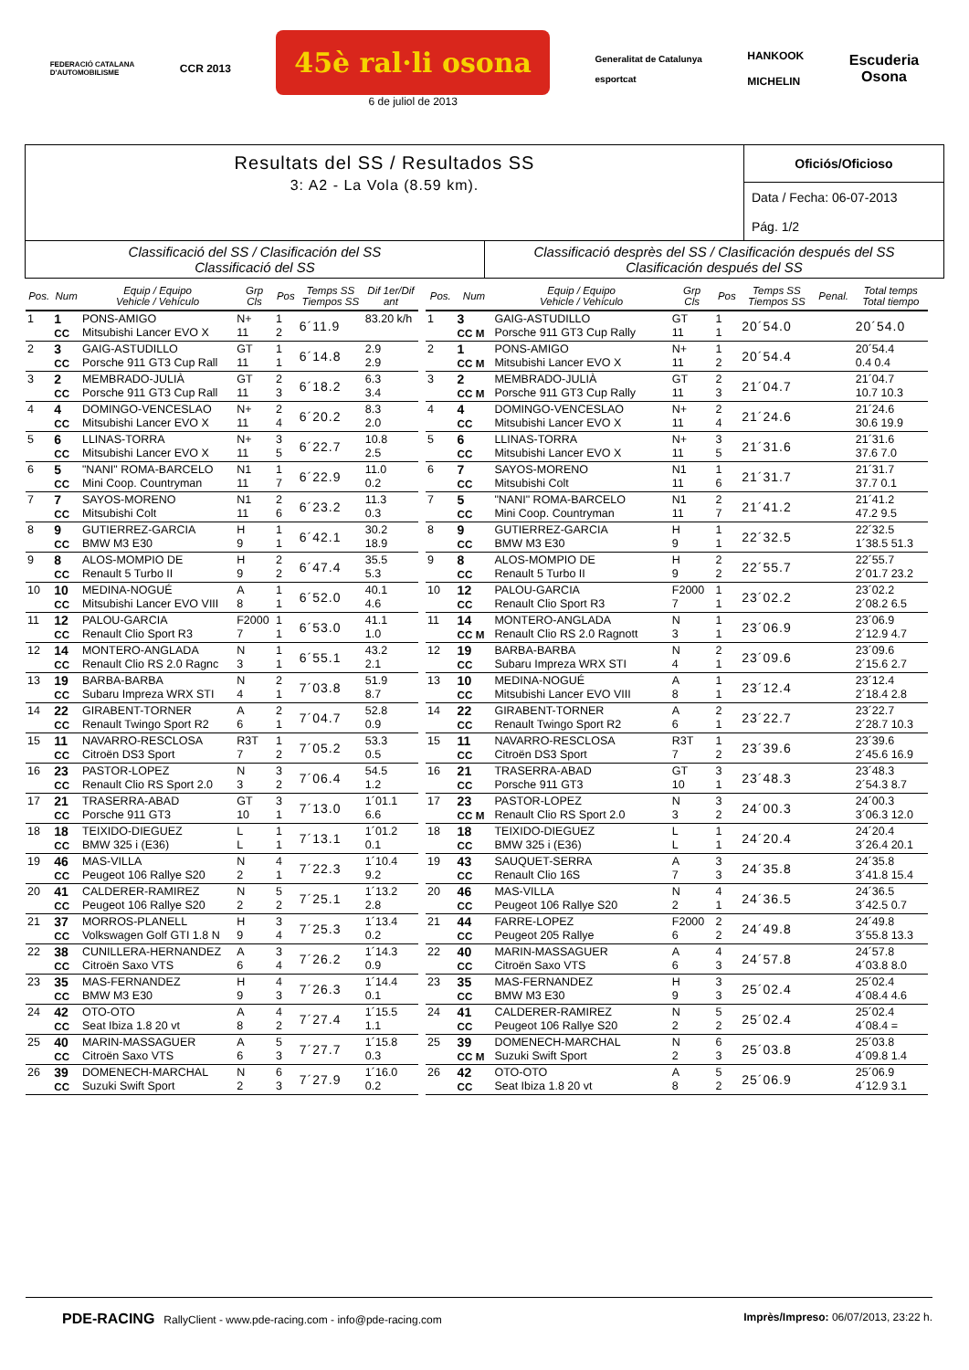FEDERACIÓ CATALANA
D'AUTOMOBILISME
CCR 2013
45è ral·li osona
6 de juliol de 2013
Generalitat de Catalunya
esportcat
HANKOOK
MICHELIN
Escuderia
Osona
Resultats del SS / Resultados SS
3: A2 - La Vola (8.59 km).
Oficiós/Oficioso
Data / Fecha: 06-07-2013
Pág. 1/2
Classificació del SS / Clasificación del SS
Classificació del SS
Classificació desprès del SS / Clasificación después del SS
Clasificación después del SS
| Pos. | Num | Equip / Equipo Vehicle / Vehículo | Grp Cls | Pos | Temps SS Tiempos SS | Dif 1er/Dif ant |
| --- | --- | --- | --- | --- | --- | --- |
| 1 | 1 CC | PONS-AMIGO Mitsubishi Lancer EVO X | N+ 11 | 1 2 | 6´11.9 | 83.20 k/h |
| 2 | 3 CC | GAIG-ASTUDILLO Porsche 911 GT3 Cup Rall | GT 11 | 1 1 | 6´14.8 | 2.9 2.9 |
| 3 | 2 CC | MEMBRADO-JULIÀ Porsche 911 GT3 Cup Rall | GT 11 | 2 3 | 6´18.2 | 6.3 3.4 |
| 4 | 4 CC | DOMINGO-VENCESLAO Mitsubishi Lancer EVO X | N+ 11 | 2 4 | 6´20.2 | 8.3 2.0 |
| 5 | 6 CC | LLINAS-TORRA Mitsubishi Lancer EVO X | N+ 11 | 3 5 | 6´22.7 | 10.8 2.5 |
| 6 | 5 CC | "NANI" ROMA-BARCELO Mini Coop. Countryman | N1 11 | 1 7 | 6´22.9 | 11.0 0.2 |
| 7 | 7 CC | SAYOS-MORENO Mitsubishi Colt | N1 11 | 2 6 | 6´23.2 | 11.3 0.3 |
| 8 | 9 CC | GUTIERREZ-GARCIA BMW M3 E30 | H 9 | 1 1 | 6´42.1 | 30.2 18.9 |
| 9 | 8 CC | ALOS-MOMPIO DE Renault 5 Turbo II | H 9 | 2 2 | 6´47.4 | 35.5 5.3 |
| 10 | 10 CC | MEDINA-NOGUÉ Mitsubishi Lancer EVO VIII | A 8 | 1 1 | 6´52.0 | 40.1 4.6 |
| 11 | 12 CC | PALOU-GARCIA Renault Clio Sport R3 | F2000 7 | 1 1 | 6´53.0 | 41.1 1.0 |
| 12 | 14 CC | MONTERO-ANGLADA Renault Clio RS 2.0 Ragnc | N 3 | 1 1 | 6´55.1 | 43.2 2.1 |
| 13 | 19 CC | BARBA-BARBA Subaru Impreza WRX STI | N 4 | 2 1 | 7´03.8 | 51.9 8.7 |
| 14 | 22 CC | GIRABENT-TORNER Renault Twingo Sport R2 | A 6 | 2 1 | 7´04.7 | 52.8 0.9 |
| 15 | 11 CC | NAVARRO-RESCLOSA Citroën DS3 Sport | R3T 7 | 1 2 | 7´05.2 | 53.3 0.5 |
| 16 | 23 CC | PASTOR-LOPEZ Renault Clio RS Sport 2.0 | N 3 | 3 2 | 7´06.4 | 54.5 1.2 |
| 17 | 21 CC | TRASERRA-ABAD Porsche 911 GT3 | GT 10 | 3 1 | 7´13.0 | 1´01.1 6.6 |
| 18 | 18 CC | TEIXIDO-DIEGUEZ BMW 325 i (E36) | L L | 1 1 | 7´13.1 | 1´01.2 0.1 |
| 19 | 46 CC | MAS-VILLA Peugeot 106 Rallye S20 | N 2 | 4 1 | 7´22.3 | 1´10.4 9.2 |
| 20 | 41 CC | CALDERER-RAMIREZ Peugeot 106 Rallye S20 | N 2 | 5 2 | 7´25.1 | 1´13.2 2.8 |
| 21 | 37 CC | MORROS-PLANELL Volkswagen Golf GTI 1.8 N | H 9 | 3 4 | 7´25.3 | 1´13.4 0.2 |
| 22 | 38 CC | CUNILLERA-HERNANDEZ Citroën Saxo VTS | A 6 | 3 4 | 7´26.2 | 1´14.3 0.9 |
| 23 | 35 CC | MAS-FERNANDEZ BMW M3 E30 | H 9 | 4 3 | 7´26.3 | 1´14.4 0.1 |
| 24 | 42 CC | OTO-OTO Seat Ibiza 1.8 20 vt | A 8 | 4 2 | 7´27.4 | 1´15.5 1.1 |
| 25 | 40 CC | MARIN-MASSAGUER Citroën Saxo VTS | A 6 | 5 3 | 7´27.7 | 1´15.8 0.3 |
| 26 | 39 CC | DOMENECH-MARCHAL Suzuki Swift Sport | N 2 | 6 3 | 7´27.9 | 1´16.0 0.2 |
| Pos. | Num | Equip / Equipo Vehicle / Vehículo | Grp Cls | Pos | Temps SS Tiempos SS | Penal. | Total temps Total tiempo |
| --- | --- | --- | --- | --- | --- | --- | --- |
| 1 | 3 CC M | GAIG-ASTUDILLO Porsche 911 GT3 Cup Rally | GT 11 | 1 1 | 20´54.0 | | 20´54.0 |
| 2 | 1 CC M | PONS-AMIGO Mitsubishi Lancer EVO X | N+ 11 | 1 2 | 20´54.4 | | 20´54.4 0.4 0.4 |
| 3 | 2 CC M | MEMBRADO-JULIÀ Porsche 911 GT3 Cup Rally | GT 11 | 2 3 | 21´04.7 | | 21´04.7 10.7 10.3 |
| 4 | 4 CC | DOMINGO-VENCESLAO Mitsubishi Lancer EVO X | N+ 11 | 2 4 | 21´24.6 | | 21´24.6 30.6 19.9 |
| 5 | 6 CC | LLINAS-TORRA Mitsubishi Lancer EVO X | N+ 11 | 3 5 | 21´31.6 | | 21´31.6 37.6 7.0 |
| 6 | 7 CC | SAYOS-MORENO Mitsubishi Colt | N1 11 | 1 6 | 21´31.7 | | 21´31.7 37.7 0.1 |
| 7 | 5 CC | "NANI" ROMA-BARCELO Mini Coop. Countryman | N1 11 | 2 7 | 21´41.2 | | 21´41.2 47.2 9.5 |
| 8 | 9 CC | GUTIERREZ-GARCIA BMW M3 E30 | H 9 | 1 1 | 22´32.5 | | 22´32.5 1´38.5 51.3 |
| 9 | 8 CC | ALOS-MOMPIO DE Renault 5 Turbo II | H 9 | 2 2 | 22´55.7 | | 22´55.7 2´01.7 23.2 |
| 10 | 12 CC | PALOU-GARCIA Renault Clio Sport R3 | F2000 7 | 1 1 | 23´02.2 | | 23´02.2 2´08.2 6.5 |
| 11 | 14 CC M | MONTERO-ANGLADA Renault Clio RS 2.0 Ragnott | N 3 | 1 1 | 23´06.9 | | 23´06.9 2´12.9 4.7 |
| 12 | 19 CC | BARBA-BARBA Subaru Impreza WRX STI | N 4 | 2 1 | 23´09.6 | | 23´09.6 2´15.6 2.7 |
| 13 | 10 CC | MEDINA-NOGUÉ Mitsubishi Lancer EVO VIII | A 8 | 1 1 | 23´12.4 | | 23´12.4 2´18.4 2.8 |
| 14 | 22 CC | GIRABENT-TORNER Renault Twingo Sport R2 | A 6 | 2 1 | 23´22.7 | | 23´22.7 2´28.7 10.3 |
| 15 | 11 CC | NAVARRO-RESCLOSA Citroën DS3 Sport | R3T 7 | 1 2 | 23´39.6 | | 23´39.6 2´45.6 16.9 |
| 16 | 21 CC | TRASERRA-ABAD Porsche 911 GT3 | GT 10 | 3 1 | 23´48.3 | | 23´48.3 2´54.3 8.7 |
| 17 | 23 CC M | PASTOR-LOPEZ Renault Clio RS Sport 2.0 | N 3 | 3 2 | 24´00.3 | | 24´00.3 3´06.3 12.0 |
| 18 | 18 CC | TEIXIDO-DIEGUEZ BMW 325 i (E36) | L L | 1 1 | 24´20.4 | | 24´20.4 3´26.4 20.1 |
| 19 | 43 CC | SAUQUET-SERRA Renault Clio 16S | A 7 | 3 3 | 24´35.8 | | 24´35.8 3´41.8 15.4 |
| 20 | 46 CC | MAS-VILLA Peugeot 106 Rallye S20 | N 2 | 4 1 | 24´36.5 | | 24´36.5 3´42.5 0.7 |
| 21 | 44 CC | FARRE-LOPEZ Peugeot 205 Rallye | F2000 6 | 2 2 | 24´49.8 | | 24´49.8 3´55.8 13.3 |
| 22 | 40 CC | MARIN-MASSAGUER Citroën Saxo VTS | A 6 | 4 3 | 24´57.8 | | 24´57.8 4´03.8 8.0 |
| 23 | 35 CC | MAS-FERNANDEZ BMW M3 E30 | H 9 | 3 3 | 25´02.4 | | 25´02.4 4´08.4 4.6 |
| 24 | 41 CC | CALDERER-RAMIREZ Peugeot 106 Rallye S20 | N 2 | 5 2 | 25´02.4 | | 25´02.4 4´08.4 = |
| 25 | 39 CC M | DOMENECH-MARCHAL Suzuki Swift Sport | N 2 | 6 3 | 25´03.8 | | 25´03.8 4´09.8 1.4 |
| 26 | 42 CC | OTO-OTO Seat Ibiza 1.8 20 vt | A 8 | 5 2 | 25´06.9 | | 25´06.9 4´12.9 3.1 |
PDE-RACING RallyClient - www.pde-racing.com - info@pde-racing.com
Imprès/Impreso: 06/07/2013, 23:22 h.